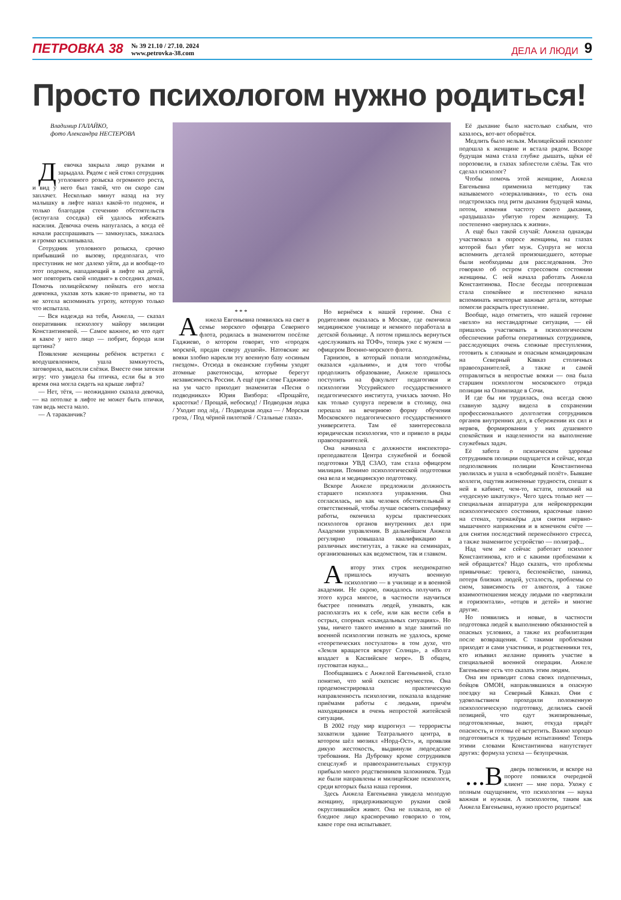ПЕТРОВКА 38
№ 39 21.10 / 27.10. 2024
www.petrovka-38.com
ДЕЛА И ЛЮДИ
9
Просто психологом нужно родиться!
Владимир ГАЛАЙКО,
фото Александра НЕСТЕРОВА
Девочка закрыла лицо руками и зарыдала. Рядом с ней стоял сотрудник уголовного розыска огромного роста, и вид у него был такой, что он скоро сам заплачет. Несколько минут назад на эту малышку в лифте напал какой-то подонок, и только благодаря стечению обстоятельств (испугала соседка) ей удалось избежать насилия. Девочка очень напугалась, а когда её начали расспрашивать — замкнулась, зажалась и громко всхлипывала.
Сотрудник уголовного розыска, срочно прибывший по вызову, предполагал, что преступник не мог далеко уйти, да и вообще-то этот подонок, нападающий в лифте на детей, мог повторить свой «подвиг» в соседних домах. Помочь полицейскому поймать его могла девчонка, указав хоть какие-то приметы, но та не хотела вспоминать угрозу, которую только что испытала.
— Вся надежда на тебя, Анжела, — сказал оперативник психологу майору милиции Константиновой. — Самое важное, во что одет и какое у него лицо — побрит, борода или щетина?
Появление женщины ребёнок встретил с воодушевлением, ушла замкнутость, заговорила, высохли слёзки. Вместе они затеяли игру: что увидела бы птичка, если бы в это время она могла сидеть на крыше лифта?
— Нет, тётя, — неожиданно сказала девочка, — на потолке в лифте не может быть птички, там ведь места мало.
— А тараканчик?
* * *
Анжела Евгеньевна появилась на свет в семье морского офицера Северного флота, родилась в знаменитом посёлке Гаджиево, о котором говорят, что «городок морской, предан северу душой». Натовские же вояки злобно нарекли эту военную базу «осиным гнездом». Отсюда в океанские глубины уходят атомные ракетоносцы, которые берегут независимость России. А ещё при слове Гаджиево на ум часто приходит знаменитая «Песня о подводниках» Юрия Визбора: «Прощайте, красотки! / Прощай, небосвод! / Подводная лодка / Уходит под лёд. / Подводная лодка — / Морская гроза, / Под чёрной пилоткой / Стальные глаза».
Но вернёмся к нашей героине. Она с родителями оказалась в Москве, где окончила медицинское училище и немного поработала в детской больнице. А потом пришлось вернуться «дослуживать на ТОФ», теперь уже с мужем — офицером Военно-морского флота.
Гарнизон, в который попали молодожёны, оказался «дальним», и для того чтобы продолжить образование, Анжеле пришлось поступить на факультет педагогики и психологии Уссурийского государственного педагогического института, училась заочно. Но как только супруга перевели в столицу, она перешла на вечернюю форму обучения Московского педагогического государственного университета. Там её заинтересовала юридическая психология, что и привело в ряды правоохранителей.
Она начинала с должности инспектора-преподавателя Центра служебной и боевой подготовки УВД СЗАО, там стала офицером милиции. Помимо психологической подготовки она вела и медицинскую подготовку.
Вскоре Анжеле предложили должность старшего психолога управления. Она согласилась, но как человек обстоятельный и ответственный, чтобы лучше освоить специфику работы, окончила курсы практических психологов органов внутренних дел при Академии управления. В дальнейшем Анжела регулярно повышала квалификацию в различных институтах, а также на семинарах, организованных как ведомством, так и главком.
Автору этих строк неоднократно пришлось изучать военную психологию — в училище и в военной академии. Не скрою, ожидалось получить от этого курса многое, в частности научиться быстрее понимать людей, узнавать, как располагать их к себе, или как вести себя в острых, спорных «скандальных ситуациях». Но увы, ничего такого именно в ходе занятий по военной психологии познать не удалось, кроме «теоретических постулатов» в том духе, что «Земля вращается вокруг Солнца», а «Волга впадает в Каспийское море». В общем, пустоватая наука...
Пообщавшись с Анжелой Евгеньевной, стало понятно, что мой скепсис неуместен. Она продемонстрировала практическую направленность психологии, показала владение приёмами работы с людьми, причём находящимися в очень непростой житейской ситуации.
В 2002 году мир вздрогнул — террористы захватили здание Театрального центра, в котором шёл мюзикл «Норд-Ост», и, проявляя дикую жестокость, выдвинули людоедские требования. На Дубровку кроме сотрудников спецслужб и правоохранительных структур прибыло много родственников заложников. Туда же были направлены и милицейские психологи, среди которых была наша героиня.
Здесь Анжела Евгеньевна увидела молодую женщину, придерживающую руками свой округлившийся живот. Она не плакала, но её бледное лицо красноречиво говорило о том, какое горе она испытывает.
Её дыхание было настолько слабым, что казалось, вот-вот оборвётся.
Медлить было нельзя. Милицейский психолог подошла к женщине и встала рядом. Вскоре будущая мама стала глубже дышать, щёки её порозовели, в глазах заблестели слёзы. Так что сделал психолог?
Чтобы помочь этой женщине, Анжела Евгеньевна применила методику так называемого «озеркаливания», то есть она подстроилась под ритм дыхания будущей мамы, потом, изменяя частоту своего дыхания, «раздышала» убитую горем женщину. Та постепенно «вернулась к жизни».
А ещё был такой случай: Анжела однажды участвовала в опросе женщины, на глазах которой был убит муж. Супруга не могла вспомнить деталей произошедшего, которые были необходимы для расследования. Это говорило об остром стрессовом состоянии женщины. С ней начала работать Анжела Константинова. После беседы потерпевшая стала спокойнее и постепенно начала вспоминать некоторые важные детали, которые помогли раскрыть преступление.
Вообще, надо отметить, что нашей героине «везло» на нестандартные ситуации, — ей пришлось участвовать в психологическом обеспечении работы оперативных сотрудников, расследующих очень сложные преступления, готовить к сложным и опасным командировкам на Северный Кавказ столичных правоохранителей, а также и самой отправляться в непростые вояжи — она была старшим психологом московского отряда полиции на Олимпиаде в Сочи.
И где бы ни трудилась, она всегда свою главную задачу видела в сохранении профессионального долголетия сотрудников органов внутренних дел, в сбережении их сил и нервов, формировании у них душевного спокойствия и нацеленности на выполнение служебных задач.
Её забота о психическом здоровье сотрудников полиции ощущается и сейчас, когда подполковник полиции Константинова уволилась и ушла в «свободный полёт». Бывшие коллеги, ощутив жизненные трудности, спешат к ней в кабинет, чем-то, кстати, похожий на «чудесную шкатулку». Чего здесь только нет — специальная аппаратура для нейрокоррекции психологического состояния, красочные панно на стенах, тренажёры для снятия нервно-мышечного напряжения и в конечном счёте — для снятия последствий перенесённого стресса, а также знаменитое устройство — полиграф...
Над чем же сейчас работает психолог Константинова, кто и с какими проблемами к ней обращается? Надо сказать, что проблемы привычные: тревога, беспокойство, паника, потеря близких людей, усталость, проблемы со сном, зависимость от алкоголя, а также взаимоотношения между людьми по «вертикали и горизонтали», «отцов и детей» и многие другие.
Но появились и новые, в частности подготовка людей к выполнению обязанностей в опасных условиях, а также их реабилитация после возвращения. С такими проблемами приходят и сами участники, и родственники тех, кто изъявил желание принять участие в специальной военной операции. Анжеле Евгеньевне есть что сказать этим людям.
Она им приводит слова своих подопечных, бойцов ОМОН, направлявшихся в опасную поездку на Северный Кавказ. Они с удовольствием проходили положенную психологическую подготовку, делились своей позицией, что едут экипированные, подготовленные, знают, откуда придёт опасность, и готовы её встретить. Важно хорошо подготовиться к трудным испытаниям! Теперь этими словами Константинова напутствует других: формула успеха — безупречная.
...В дверь позвонили, и вскоре на пороге появился очередной клиент — мне пора. Ухожу с полным ощущением, что психология — наука важная и нужная. А психологом, таким как Анжела Евгеньевна, нужно просто родиться!